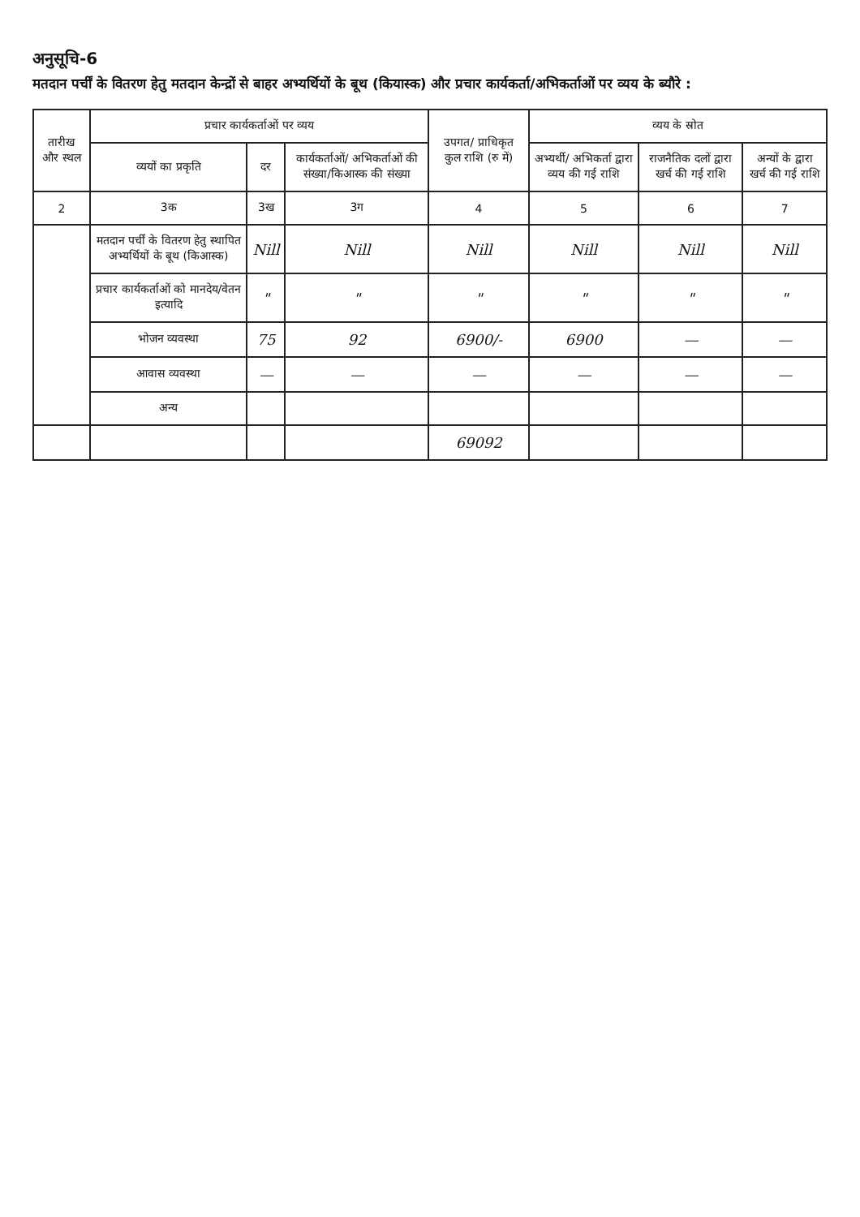अनुसूचि-6
मतदान पर्चीं के वितरण हेतु मतदान केन्द्रों से बाहर अभ्यर्थियों के बूथ (कियास्क) और प्रचार कार्यकर्ता/अभिकर्ताओं पर व्यय के ब्यौरे :
| तारीख और स्थल | प्रचार कार्यकर्ताओं पर व्यय | | | उपगत/ प्राधिकृत कुल राशि (रु में) | व्यय के स्रोत | | |
| --- | --- | --- | --- | --- | --- | --- | --- |
| | व्ययों का प्रकृति | दर | कार्यकर्ताओं/ अभिकर्ताओं की संख्या/किआस्क की संख्या | | अभ्यर्थी/ अभिकर्ता द्वारा व्यय की गई राशि | राजनैतिक दलों द्वारा खर्च की गई राशि | अन्यों के द्वारा खर्च की गई राशि |
| 2 | 3क | 3ख | 3ग | 4 | 5 | 6 | 7 |
| | मतदान पर्चीं के वितरण हेतु स्थापित अभ्यर्थियों के बूथ (किआस्क) | Nill | Nill | Nill | Nill | Nill | Nill |
| | प्रचार कार्यकर्ताओं को मानदेय/वेतन इत्यादि | " | " | " | " | " | " |
| | भोजन व्यवस्था | 75 | 92 | 6900/- | 6900 | — | — |
| | आवास व्यवस्था | — | — | — | — | — | — |
| | अन्य | | | | | | |
| | | | | 69092 | | | |